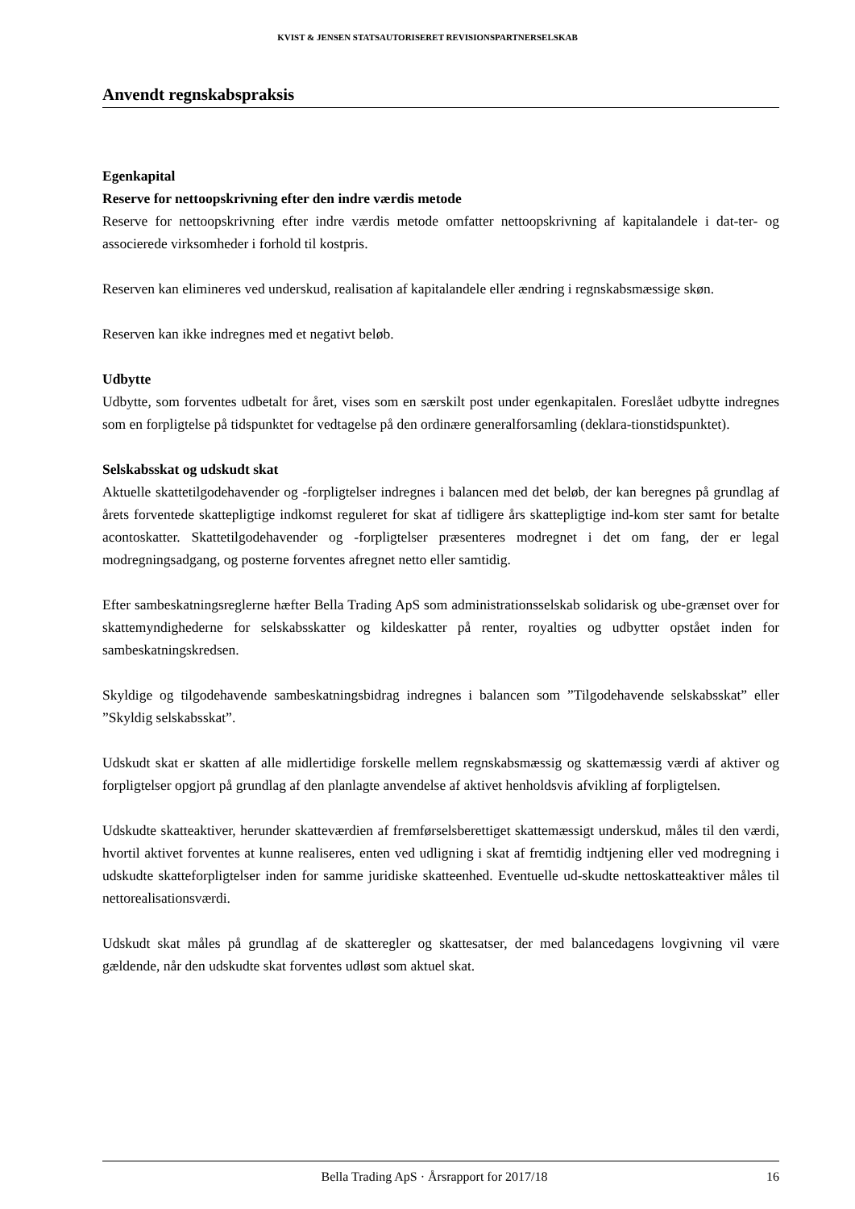KVIST & JENSEN STATSAUTORISERET REVISIONSPARTNERSELSKAB
Anvendt regnskabspraksis
Egenkapital
Reserve for nettoopskrivning efter den indre værdis metode
Reserve for nettoopskrivning efter indre værdis metode omfatter nettoopskrivning af kapitalandele i dat-ter- og associerede virksomheder i forhold til kostpris.
Reserven kan elimineres ved underskud, realisation af kapitalandele eller ændring i regnskabsmæssige skøn.
Reserven kan ikke indregnes med et negativt beløb.
Udbytte
Udbytte, som forventes udbetalt for året, vises som en særskilt post under egenkapitalen. Foreslået udbytte indregnes som en forpligtelse på tidspunktet for vedtagelse på den ordinære generalforsamling (deklara-tionstidspunktet).
Selskabsskat og udskudt skat
Aktuelle skattetilgodehavender og -forpligtelser indregnes i balancen med det beløb, der kan beregnes på grundlag af årets forventede skattepligtige indkomst reguleret for skat af tidligere års skattepligtige ind-kom ster samt for betalte acontoskatter. Skattetilgodehavender og -forpligtelser præsenteres modregnet i det om fang, der er legal modregningsadgang, og posterne forventes afregnet netto eller samtidig.
Efter sambeskatningsreglerne hæfter Bella Trading ApS som administrationsselskab solidarisk og ube-grænset over for skattemyndighederne for selskabsskatter og kildeskatter på renter, royalties og udbytter opstået inden for sambeskatningskredsen.
Skyldige og tilgodehavende sambeskatningsbidrag indregnes i balancen som ”Tilgodehavende selskabsskat” eller ”Skyldig selskabsskat”.
Udskudt skat er skatten af alle midlertidige forskelle mellem regnskabsmæssig og skattemæssig værdi af aktiver og forpligtelser opgjort på grundlag af den planlagte anvendelse af aktivet henholdsvis afvikling af forpligtelsen.
Udskudte skatteaktiver, herunder skatteværdien af fremførselsberettiget skattemæssigt underskud, måles til den værdi, hvortil aktivet forventes at kunne realiseres, enten ved udligning i skat af fremtidig indtjening eller ved modregning i udskudte skatteforpligtelser inden for samme juridiske skatteenhed. Eventuelle ud-skudte nettoskatteaktiver måles til nettorealisationsværdi.
Udskudt skat måles på grundlag af de skatteregler og skattesatser, der med balancedagens lovgivning vil være gældende, når den udskudte skat forventes udløst som aktuel skat.
Bella Trading ApS · Årsrapport for 2017/18 16